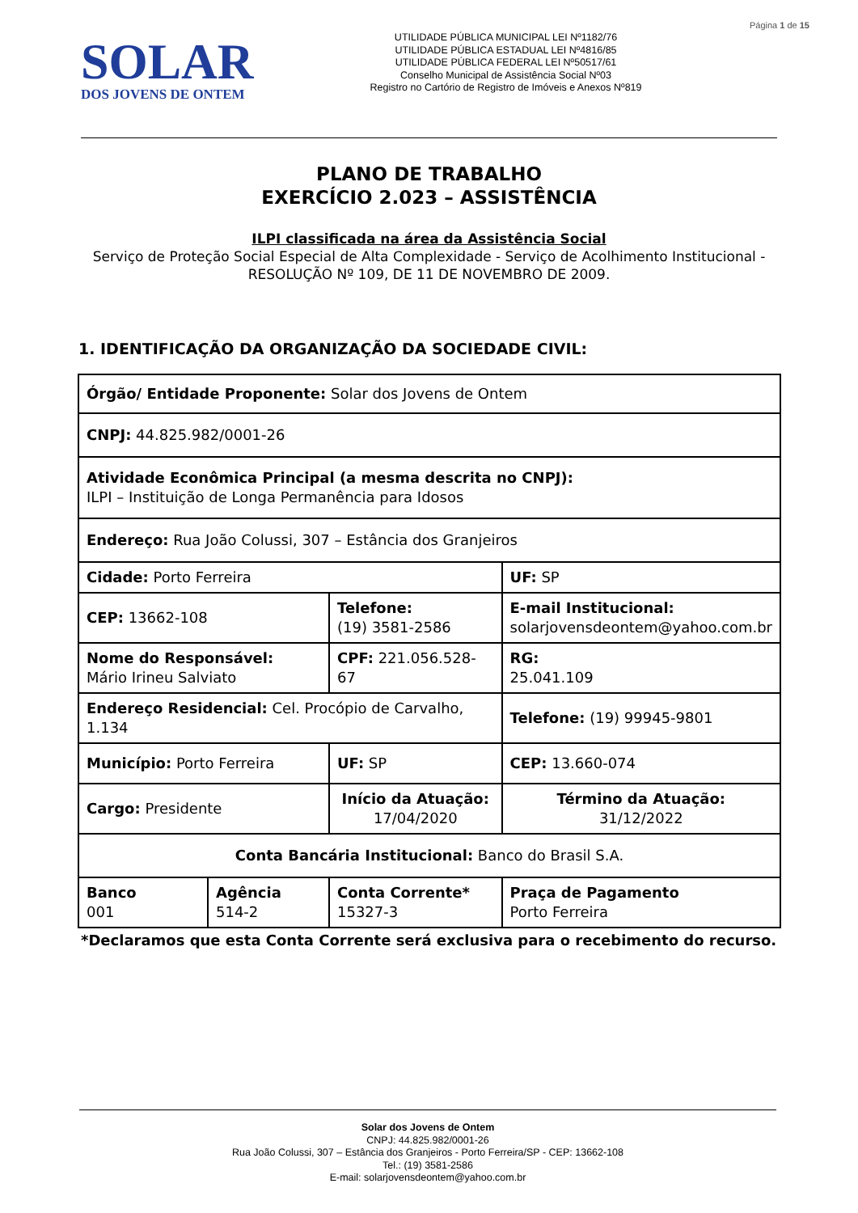SOLAR
DOS JOVENS DE ONTEM
UTILIDADE PÚBLICA MUNICIPAL LEI Nº1182/76
UTILIDADE PÚBLICA ESTADUAL LEI Nº4816/85
UTILIDADE PÚBLICA FEDERAL LEI Nº50517/61
Conselho Municipal de Assistência Social Nº03
Registro no Cartório de Registro de Imóveis e Anexos Nº819
Página 1 de 15
PLANO DE TRABALHO
EXERCÍCIO 2.023 – ASSISTÊNCIA
ILPI classificada na área da Assistência Social
Serviço de Proteção Social Especial de Alta Complexidade - Serviço de Acolhimento Institucional -
RESOLUÇÃO Nº 109, DE 11 DE NOVEMBRO DE 2009.
1. IDENTIFICAÇÃO DA ORGANIZAÇÃO DA SOCIEDADE CIVIL:
| Órgão/ Entidade Proponente: Solar dos Jovens de Ontem | | | | |
| CNPJ: 44.825.982/0001-26 | | | | |
| Atividade Econômica Principal (a mesma descrita no CNPJ): ILPI – Instituição de Longa Permanência para Idosos | | | | |
| Endereço: Rua João Colussi, 307 – Estância dos Granjeiros | | | | |
| Cidade: Porto Ferreira | | | UF: SP | |
| CEP: 13662-108 | | Telefone: (19) 3581-2586 | E-mail Institucional: solarjovensdeontem@yahoo.com.br | |
| Nome do Responsável: Mário Irineu Salviato | | CPF: 221.056.528-67 | RG: 25.041.109 | |
| Endereço Residencial: Cel. Procópio de Carvalho, 1.134 | | | | Telefone: (19) 99945-9801 |
| Município: Porto Ferreira | | UF: SP | | CEP: 13.660-074 |
| Cargo: Presidente | | Início da Atuação: 17/04/2020 | | Término da Atuação: 31/12/2022 |
| Conta Bancária Institucional: Banco do Brasil S.A. | | | | |
| Banco 001 | Agência 514-2 | Conta Corrente* 15327-3 | Praça de Pagamento Porto Ferreira | |
*Declaramos que esta Conta Corrente será exclusiva para o recebimento do recurso.
Solar dos Jovens de Ontem
CNPJ: 44.825.982/0001-26
Rua João Colussi, 307 – Estância dos Granjeiros - Porto Ferreira/SP - CEP: 13662-108
Tel.: (19) 3581-2586
E-mail: solarjovensdeontem@yahoo.com.br